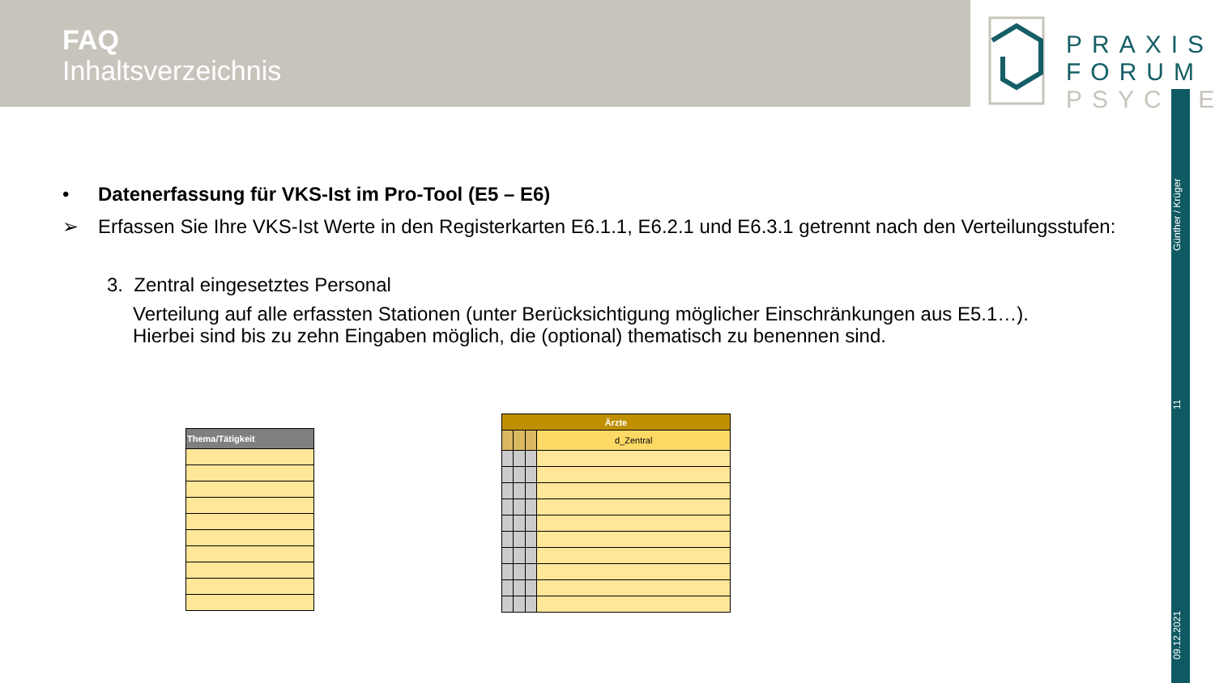FAQ
Inhaltsverzeichnis
PRAXIS
FORUM
PSYCHE
Günther / Krüger
11
09.12.2021
• Datenerfassung für VKS-Ist im Pro-Tool (E5 – E6)
➢ Erfassen Sie Ihre VKS-Ist Werte in den Registerkarten E6.1.1, E6.2.1 und E6.3.1 getrennt nach den Verteilungsstufen:
3. Zentral eingesetztes Personal
Verteilung auf alle erfassten Stationen (unter Berücksichtigung möglicher Einschränkungen aus E5.1…).
Hierbei sind bis zu zehn Eingaben möglich, die (optional) thematisch zu benennen sind.
| Thema/Tätigkeit |
| --- |
| Ärzte | | | |
| --- | --- | --- | --- |
| | | | d_Zentral |